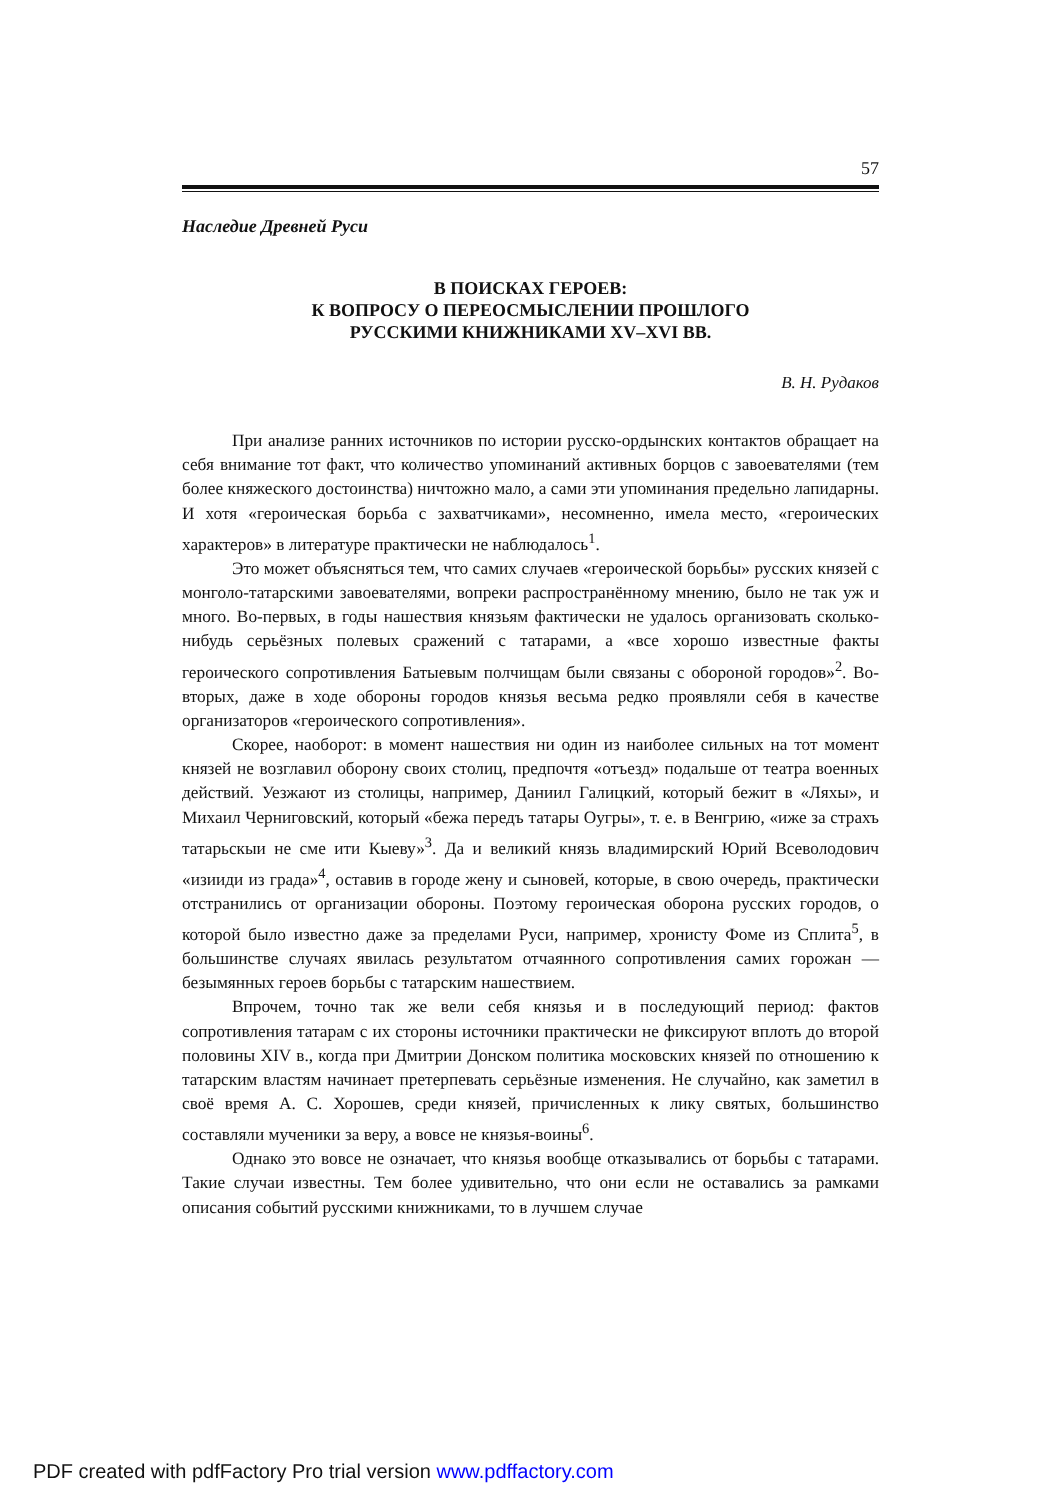57
Наследие Древней Руси
В ПОИСКАХ ГЕРОЕВ:
К ВОПРОСУ О ПЕРЕОСМЫСЛЕНИИ ПРОШЛОГО
РУССКИМИ КНИЖНИКАМИ XV–XVI ВВ.
В. Н. Рудаков
При анализе ранних источников по истории русско-ордынских контактов обращает на себя внимание тот факт, что количество упоминаний активных борцов с завоевателями (тем более княжеского достоинства) ничтожно мало, а сами эти упоминания предельно лапидарны. И хотя «героическая борьба с захватчиками», несомненно, имела место, «героических характеров» в литературе практически не наблюдалось<sup>1</sup>.
Это может объясняться тем, что самих случаев «героической борьбы» русских князей с монголо-татарскими завоевателями, вопреки распространённому мнению, было не так уж и много. Во-первых, в годы нашествия князьям фактически не удалось организовать сколько-нибудь серьёзных полевых сражений с татарами, а «все хорошо известные факты героического сопротивления Батыевым полчищам были связаны с обороной городов»<sup>2</sup>. Во-вторых, даже в ходе обороны городов князья весьма редко проявляли себя в качестве организаторов «героического сопротивления».
Скорее, наоборот: в момент нашествия ни один из наиболее сильных на тот момент князей не возглавил оборону своих столиц, предпочтя «отъезд» подальше от театра военных действий. Уезжают из столицы, например, Даниил Галицкий, который бежит в «Ляхы», и Михаил Черниговский, который «бежа передъ татары Оугры», т. е. в Венгрию, «иже за страхъ татарьскыи не сме ити Кыеву»<sup>3</sup>. Да и великий князь владимирский Юрий Всеволодович «изииди из града»<sup>4</sup>, оставив в городе жену и сыновей, которые, в свою очередь, практически отстранились от организации обороны. Поэтому героическая оборона русских городов, о которой было известно даже за пределами Руси, например, хронисту Фоме из Сплита<sup>5</sup>, в большинстве случаях явилась результатом отчаянного сопротивления самих горожан — безымянных героев борьбы с татарским нашествием.
Впрочем, точно так же вели себя князья и в последующий период: фактов сопротивления татарам с их стороны источники практически не фиксируют вплоть до второй половины XIV в., когда при Дмитрии Донском политика московских князей по отношению к татарским властям начинает претерпевать серьёзные изменения. Не случайно, как заметил в своё время А. С. Хорошев, среди князей, причисленных к лику святых, большинство составляли мученики за веру, а вовсе не князья-воины<sup>6</sup>.
Однако это вовсе не означает, что князья вообще отказывались от борьбы с татарами. Такие случаи известны. Тем более удивительно, что они если не оставались за рамками описания событий русскими книжниками, то в лучшем случае
PDF created with pdfFactory Pro trial version www.pdffactory.com